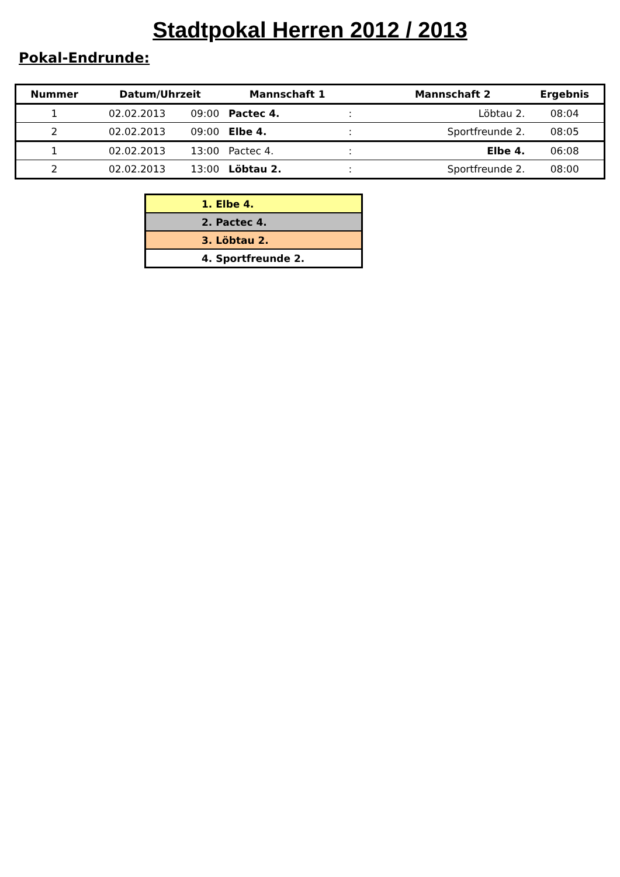Stadtpokal Herren 2012 / 2013
Pokal-Endrunde:
| Nummer | Datum/Uhrzeit | | Mannschaft 1 | | Mannschaft 2 | Ergebnis |
| --- | --- | --- | --- | --- | --- | --- |
| 1 | 02.02.2013 | 09:00 | Pactec 4. | : | Löbtau 2. | 08:04 |
| 2 | 02.02.2013 | 09:00 | Elbe 4. | : | Sportfreunde 2. | 08:05 |
| 1 | 02.02.2013 | 13:00 | Pactec 4. | : | Elbe 4. | 06:08 |
| 2 | 02.02.2013 | 13:00 | Löbtau 2. | : | Sportfreunde 2. | 08:00 |
| 1. Elbe 4. |
| 2. Pactec 4. |
| 3. Löbtau 2. |
| 4. Sportfreunde 2. |